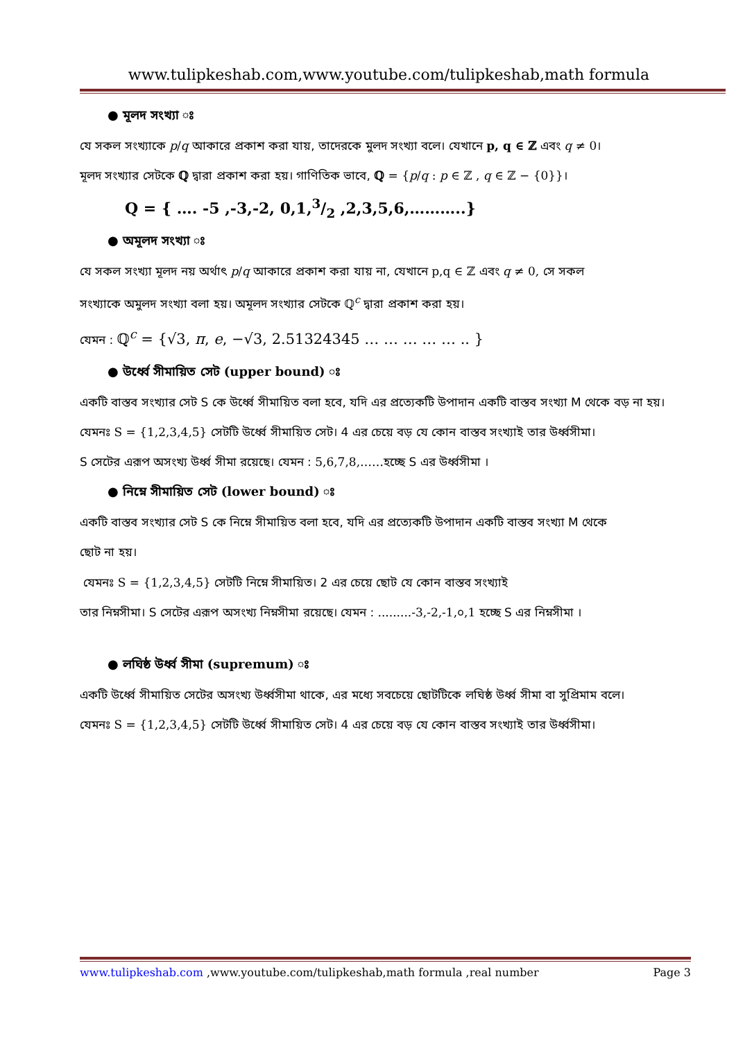www.tulipkeshab.com,www.youtube.com/tulipkeshab,math formula
● মূলদ সংখ্যা ঃ
যে সকল সংখ্যাকে p/q আকারে প্রকাশ করা যায়, তাদেরকে মুলদ সংখ্যা বলে। যেখানে p, q ∈ ℤ এবং q ≠ 0।
মূলদ সংখ্যার সেটকে ℚ দ্বারা প্রকাশ করা হয়। গাণিতিক ভাবে, ℚ = {p/q : p ∈ ℤ , q ∈ ℤ − {0}}।
Q = { …. -5 ,-3,-2, 0,1,3/2 ,2,3,5,6,………..}
● অমূলদ সংখ্যা ঃ
যে সকল সংখ্যা মূলদ নয় অর্থাৎ p/q আকারে প্রকাশ করা যায় না, যেখানে p,q ∈ ℤ এবং q ≠ 0, সে সকল
সংখ্যাকে অমুলদ সংখ্যা বলা হয়। অমূলদ সংখ্যার সেটকে ℚ<sup>c</sup> দ্বারা প্রকাশ করা হয়।
যেমন : ℚ<sup>c</sup> = {√3, π, e, −√3, 2.51324345 … … … … … .. }
● উর্ধ্বে সীমায়িত সেট (upper bound) ঃ
একটি বাস্তব সংখ্যার সেট S কে উর্ধ্বে সীমায়িত বলা হবে, যদি এর প্রত্যেকটি উপাদান একটি বাস্তব সংখ্যা M থেকে বড় না হয়।
যেমনঃ S = {1,2,3,4,5} সেটটি উর্ধ্বে সীমায়িত সেট। 4 এর চেয়ে বড় যে কোন বাস্তব সংখ্যাই তার উর্ধ্বসীমা।
S সেটের এরূপ অসংখ্য উর্ধ্ব সীমা রয়েছে। যেমন : 5,6,7,8,……হচ্ছে S এর উর্ধ্বসীমা ।
● নিম্নে সীমায়িত সেট (lower bound) ঃ
একটি বাস্তব সংখ্যার সেট S কে নিম্নে সীমায়িত বলা হবে, যদি এর প্রত্যেকটি উপাদান একটি বাস্তব সংখ্যা M থেকে
ছোট না হয়।
যেমনঃ S = {1,2,3,4,5} সেটটি নিম্নে সীমায়িত। 2 এর চেয়ে ছোট যে কোন বাস্তব সংখ্যাই
তার নিম্নসীমা। S সেটের এরূপ অসংখ্য নিম্নসীমা রয়েছে। যেমন : .........-3,-2,-1,০,1 হচ্ছে S এর নিম্নসীমা ।
● লঘিষ্ঠ উর্ধ্ব সীমা (supremum) ঃ
একটি উর্ধ্বে সীমায়িত সেটের অসংখ্য উর্ধ্বসীমা থাকে, এর মধ্যে সবচেয়ে ছোটটিকে লঘিষ্ঠ উর্ধ্ব সীমা বা সুপ্রিমাম বলে।
যেমনঃ S = {1,2,3,4,5} সেটটি উর্ধ্বে সীমায়িত সেট। 4 এর চেয়ে বড় যে কোন বাস্তব সংখ্যাই তার উর্ধ্বসীমা।
www.tulipkeshab.com ,www.youtube.com/tulipkeshab,math formula ,real number Page 3